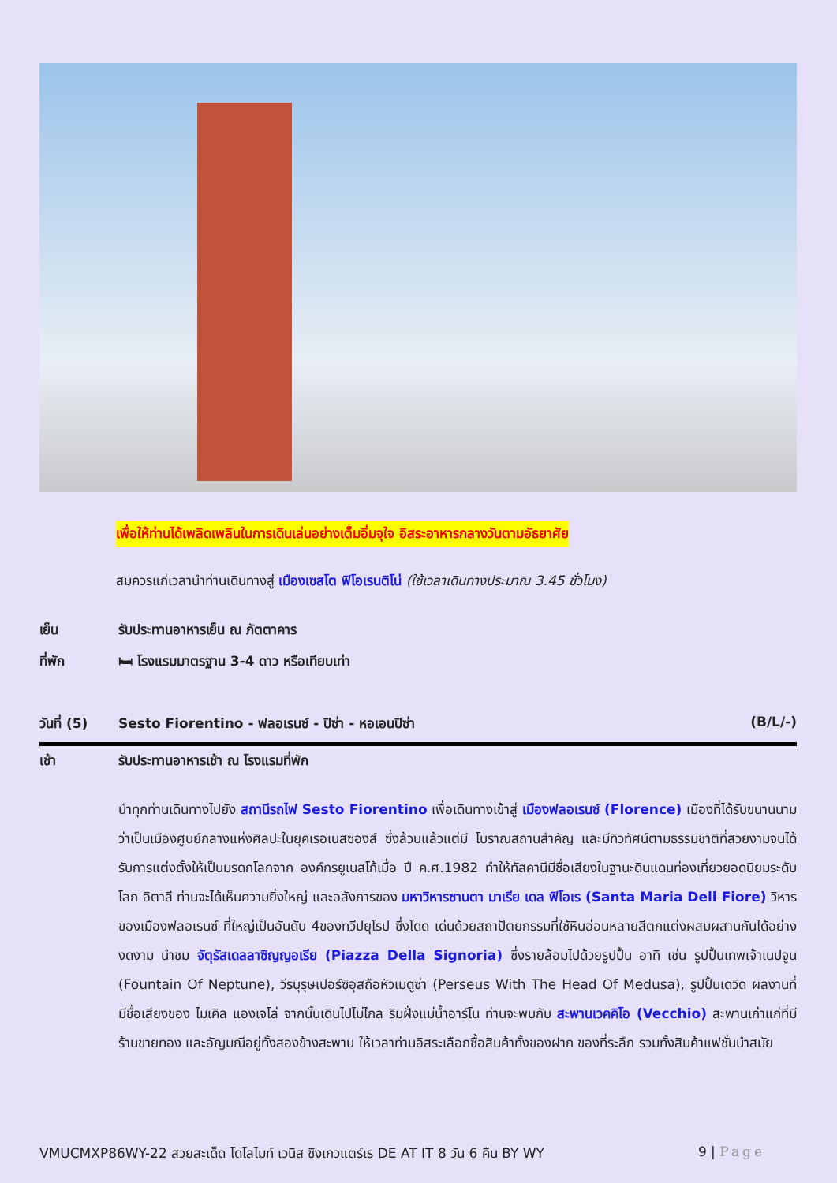เพื่อให้ท่านได้เพลิดเพลินในการเดินเล่นอย่างเต็มอิ่มจุใจ อิสระอาหารกลางวันตามอัธยาศัย
สมควรแก่เวลานำท่านเดินทางสู่ เมืองเซสโต ฟิโอเรนติโน่ (ใช้เวลาเดินทางประมาณ 3.45 ชั่วโมง)
เย็น รับประทานอาหารเย็น ณ ภัตตาคาร
ที่พัก 🛏 โรงแรมมาตรฐาน 3-4 ดาว หรือเทียบเท่า
วันที่ (5) Sesto Fiorentino - ฟลอเรนซ์ - ปิซ่า - หอเอนปิซ่า (B/L/-)
เช้า รับประทานอาหารเช้า ณ โรงแรมที่พัก
นำทุกท่านเดินทางไปยัง สถานีรถไฟ Sesto Fiorentino เพื่อเดินทางเข้าสู่ เมืองฟลอเรนซ์ (Florence) เมืองที่ได้รับขนานนามว่าเป็นเมืองศูนย์กลางแห่งศิลปะในยุคเรอเนสซองส์ ซึ่งล้วนแล้วแต่มี โบราณสถานสำคัญ และมีทิวทัศน์ตามธรรมชาติที่สวยงามจนได้รับการแต่งตั้งให้เป็นมรดกโลกจาก องค์กรยูเนสโก้เมื่อ ปี ค.ศ.1982 ทำให้ทัสคานีมีชื่อเสียงในฐานะดินแดนท่องเที่ยวยอดนิยมระดับโลก อิตาลี ท่านจะได้เห็นความยิ่งใหญ่ และอลังการของ มหาวิหารซานตา มาเรีย เดล ฟิโอเร (Santa Maria Dell Fiore) วิหารของเมืองฟลอเรนซ์ ที่ใหญ่เป็นอันดับ 4ของทวีปยุโรป ซึ่งโดด เด่นด้วยสถาปัตยกรรมที่ใช้หินอ่อนหลายสีตกแต่งผสมผสานกันได้อย่างงดงาม นำชม จัตุรัสเดลลาซิญญอเรีย (Piazza Della Signoria) ซึ่งรายล้อมไปด้วยรูปปั้น อาทิ เช่น รูปปั้นเทพเจ้าเนปจูน (Fountain Of Neptune), วีรบุรุษเปอร์ซิอุสถือหัวเมดูซ่า (Perseus With The Head Of Medusa), รูปปั้นเดวิด ผลงานที่มีชื่อเสียงของ ไมเคิล แองเจโล่ จากนั้นเดินไปไม่ไกล ริมฝั่งแม่น้ำอาร์โน ท่านจะพบกับ สะพานเวคคิโอ (Vecchio) สะพานเก่าแก่ที่มีร้านขายทอง และอัญมณีอยู่ทั้งสองข้างสะพาน ให้เวลาท่านอิสระเลือกซื้อสินค้าทั้งของฝาก ของที่ระลึก รวมทั้งสินค้าแฟชั่นนำสมัย
VMUCMXP86WY-22 สวยสะเด็ด โดโลไมท์ เวนิส ชิงเกวแตร์เร DE AT IT 8 วัน 6 คืน BY WY 9 | Page